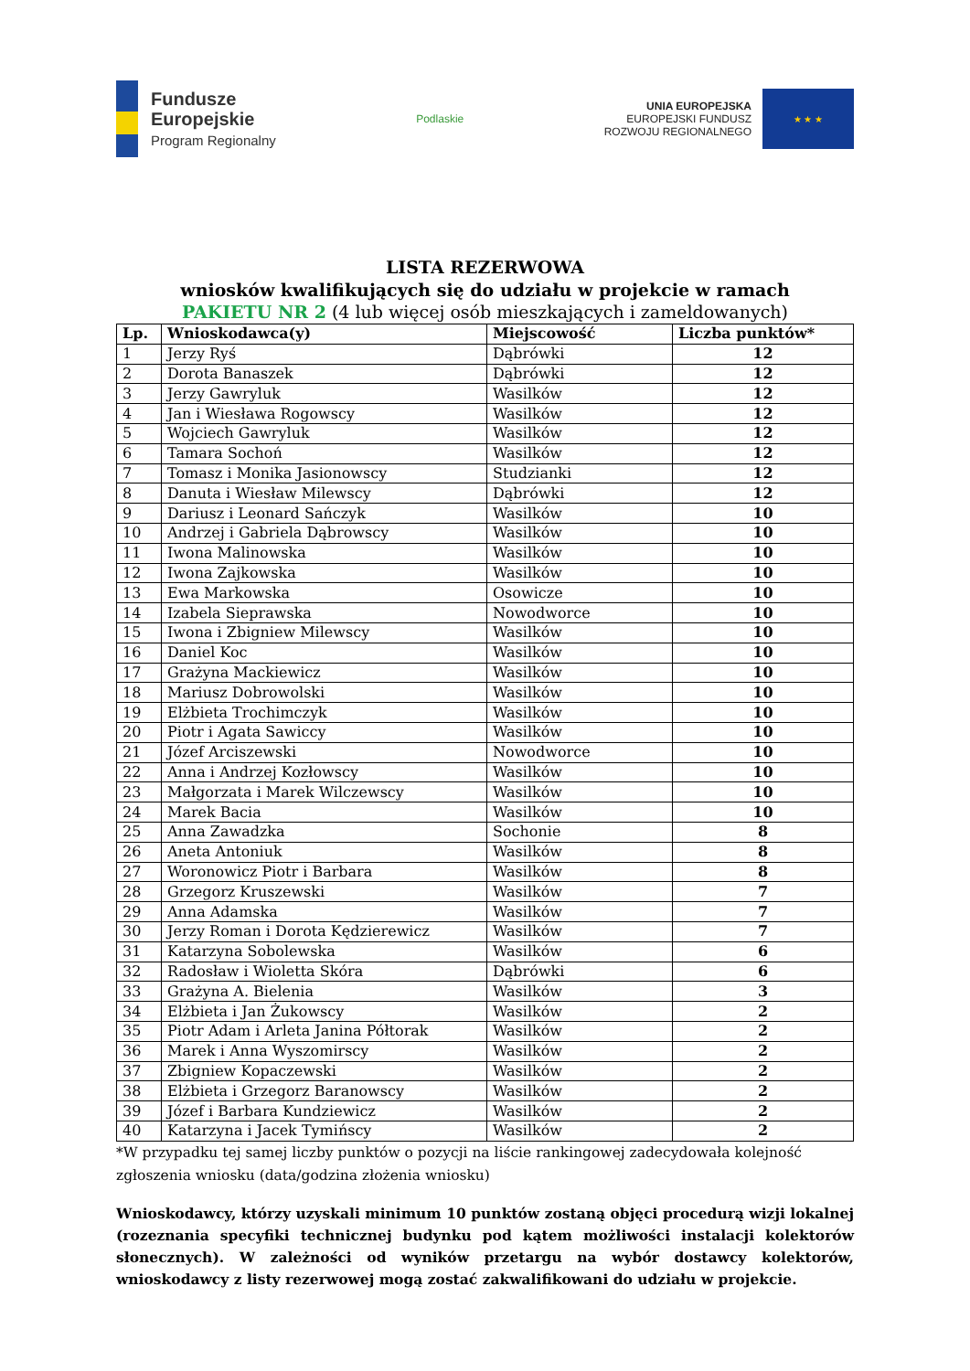Fundusze
Europejskie
Program Regionalny
Podlaskie
UNIA EUROPEJSKA
EUROPEJSKI FUNDUSZ
ROZWOJU REGIONALNEGO
★ ★ ★
LISTA REZERWOWA
wniosków kwalifikujących się do udziału w projekcie w ramach
PAKIETU NR 2 (4 lub więcej osób mieszkających i zameldowanych)
| Lp. | Wnioskodawca(y) | Miejscowość | Liczba punktów* |
| --- | --- | --- | --- |
| 1 | Jerzy Ryś | Dąbrówki | 12 |
| 2 | Dorota Banaszek | Dąbrówki | 12 |
| 3 | Jerzy Gawryluk | Wasilków | 12 |
| 4 | Jan i Wiesława Rogowscy | Wasilków | 12 |
| 5 | Wojciech Gawryluk | Wasilków | 12 |
| 6 | Tamara Sochoń | Wasilków | 12 |
| 7 | Tomasz i Monika Jasionowscy | Studzianki | 12 |
| 8 | Danuta i Wiesław Milewscy | Dąbrówki | 12 |
| 9 | Dariusz i Leonard Sańczyk | Wasilków | 10 |
| 10 | Andrzej i Gabriela Dąbrowscy | Wasilków | 10 |
| 11 | Iwona Malinowska | Wasilków | 10 |
| 12 | Iwona Zajkowska | Wasilków | 10 |
| 13 | Ewa Markowska | Osowicze | 10 |
| 14 | Izabela Sieprawska | Nowodworce | 10 |
| 15 | Iwona i Zbigniew Milewscy | Wasilków | 10 |
| 16 | Daniel Koc | Wasilków | 10 |
| 17 | Grażyna Mackiewicz | Wasilków | 10 |
| 18 | Mariusz Dobrowolski | Wasilków | 10 |
| 19 | Elżbieta Trochimczyk | Wasilków | 10 |
| 20 | Piotr i Agata Sawiccy | Wasilków | 10 |
| 21 | Józef Arciszewski | Nowodworce | 10 |
| 22 | Anna i Andrzej Kozłowscy | Wasilków | 10 |
| 23 | Małgorzata i Marek Wilczewscy | Wasilków | 10 |
| 24 | Marek Bacia | Wasilków | 10 |
| 25 | Anna Zawadzka | Sochonie | 8 |
| 26 | Aneta Antoniuk | Wasilków | 8 |
| 27 | Woronowicz Piotr i Barbara | Wasilków | 8 |
| 28 | Grzegorz Kruszewski | Wasilków | 7 |
| 29 | Anna Adamska | Wasilków | 7 |
| 30 | Jerzy Roman i Dorota Kędzierewicz | Wasilków | 7 |
| 31 | Katarzyna Sobolewska | Wasilków | 6 |
| 32 | Radosław i Wioletta Skóra | Dąbrówki | 6 |
| 33 | Grażyna A. Bielenia | Wasilków | 3 |
| 34 | Elżbieta i Jan Żukowscy | Wasilków | 2 |
| 35 | Piotr Adam i Arleta Janina Półtorak | Wasilków | 2 |
| 36 | Marek i Anna Wyszomirscy | Wasilków | 2 |
| 37 | Zbigniew Kopaczewski | Wasilków | 2 |
| 38 | Elżbieta i Grzegorz Baranowscy | Wasilków | 2 |
| 39 | Józef i Barbara Kundziewicz | Wasilków | 2 |
| 40 | Katarzyna i Jacek Tymińscy | Wasilków | 2 |
*W przypadku tej samej liczby punktów o pozycji na liście rankingowej zadecydowała kolejność zgłoszenia wniosku (data/godzina złożenia wniosku)
Wnioskodawcy, którzy uzyskali minimum 10 punktów zostaną objęci procedurą wizji lokalnej (rozeznania specyfiki technicznej budynku pod kątem możliwości instalacji kolektorów słonecznych). W zależności od wyników przetargu na wybór dostawcy kolektorów, wnioskodawcy z listy rezerwowej mogą zostać zakwalifikowani do udziału w projekcie.